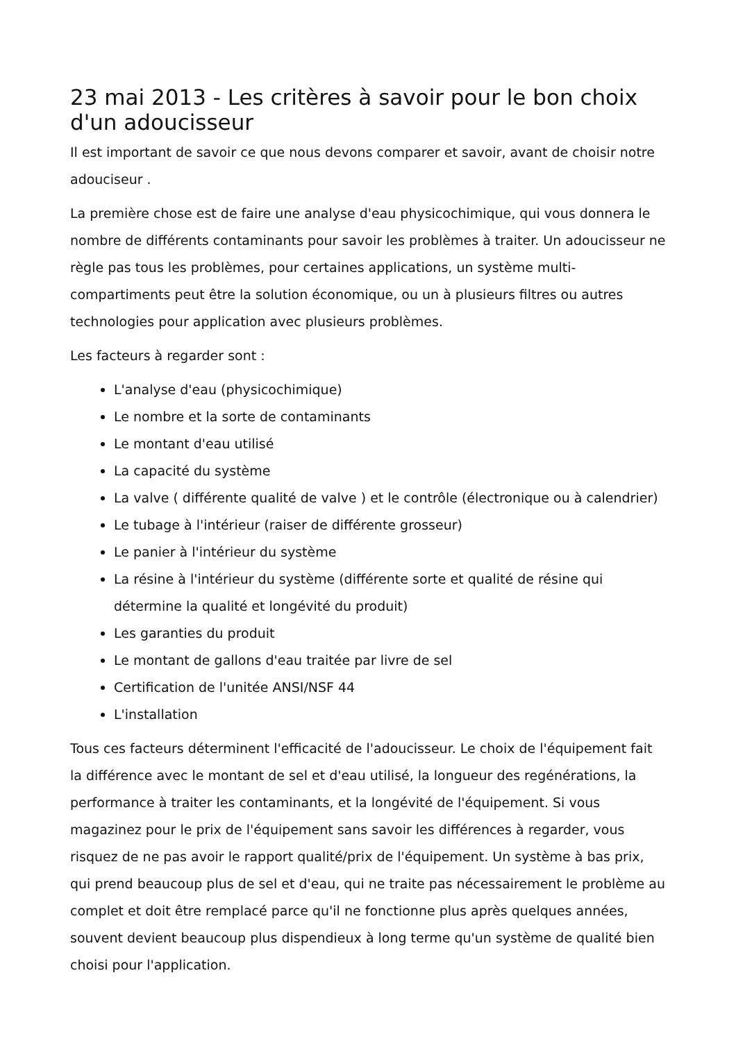23 mai 2013 - Les critères à savoir pour le bon choix d'un adoucisseur
Il est important de savoir ce que nous devons comparer et savoir, avant de choisir notre adouciseur .
La première chose est de faire une analyse d'eau physicochimique, qui vous donnera le nombre de différents contaminants pour savoir les problèmes à traiter. Un adoucisseur ne règle pas tous les problèmes, pour certaines applications, un système multi-compartiments peut être la solution économique, ou un à plusieurs filtres ou autres technologies pour application avec plusieurs problèmes.
Les facteurs à regarder sont :
L'analyse d'eau (physicochimique)
Le nombre et la sorte de contaminants
Le montant d'eau utilisé
La capacité du système
La valve ( différente qualité de valve ) et le contrôle (électronique ou à calendrier)
Le tubage à l'intérieur (raiser de différente grosseur)
Le panier à l'intérieur du système
La résine à l'intérieur du système (différente sorte et qualité de résine qui détermine la qualité et longévité du produit)
Les garanties du produit
Le montant de gallons d'eau traitée par livre de sel
Certification de l'unitée ANSI/NSF 44
L'installation
Tous ces facteurs déterminent l'efficacité de l'adoucisseur. Le choix de l'équipement fait la différence avec le montant de sel et d'eau utilisé, la longueur des regénérations, la performance à traiter les contaminants, et la longévité de l'équipement. Si vous magazinez pour le prix de l'équipement sans savoir les différences à regarder, vous risquez de ne pas avoir le rapport qualité/prix de l'équipement. Un système à bas prix, qui prend beaucoup plus de sel et d'eau, qui ne traite pas nécessairement le problème au complet et doit être remplacé parce qu'il ne fonctionne plus après quelques années, souvent devient beaucoup plus dispendieux à long terme qu'un système de qualité bien choisi pour l'application.